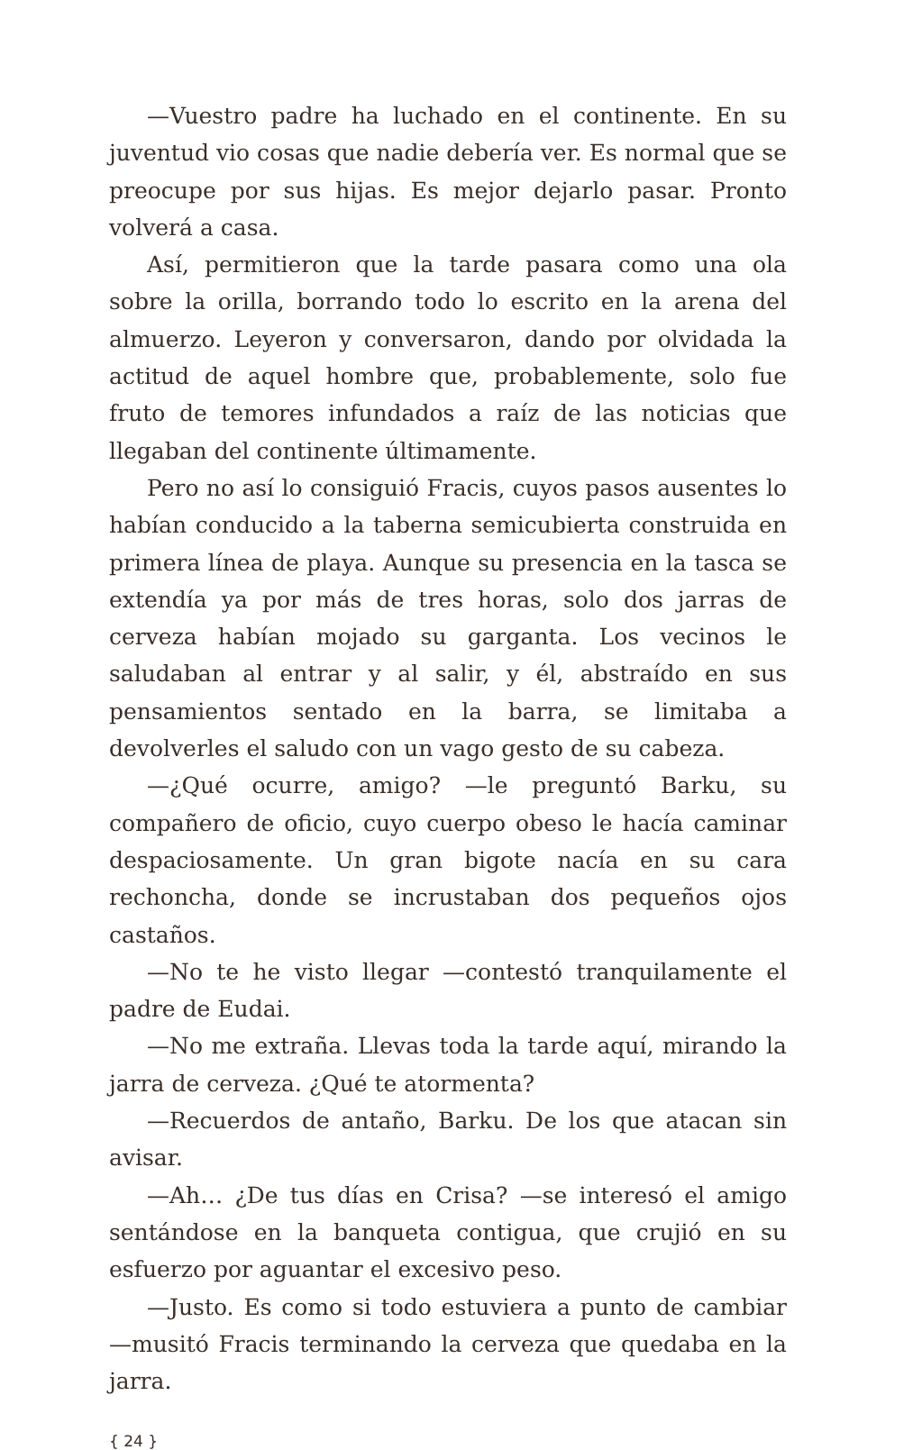—Vuestro padre ha luchado en el continente. En su juventud vio cosas que nadie debería ver. Es normal que se preocupe por sus hijas. Es mejor dejarlo pasar. Pronto volverá a casa.
Así, permitieron que la tarde pasara como una ola sobre la orilla, borrando todo lo escrito en la arena del almuerzo. Leyeron y conversaron, dando por olvidada la actitud de aquel hombre que, probablemente, solo fue fruto de temores infundados a raíz de las noticias que llegaban del continente últimamente.
Pero no así lo consiguió Fracis, cuyos pasos ausentes lo habían conducido a la taberna semicubierta construida en primera línea de playa. Aunque su presencia en la tasca se extendía ya por más de tres horas, solo dos jarras de cerveza habían mojado su garganta. Los vecinos le saludaban al entrar y al salir, y él, abstraído en sus pensamientos sentado en la barra, se limitaba a devolverles el saludo con un vago gesto de su cabeza.
—¿Qué ocurre, amigo? —le preguntó Barku, su compañero de oficio, cuyo cuerpo obeso le hacía caminar despaciosamente. Un gran bigote nacía en su cara rechoncha, donde se incrustaban dos pequeños ojos castaños.
—No te he visto llegar —contestó tranquilamente el padre de Eudai.
—No me extraña. Llevas toda la tarde aquí, mirando la jarra de cerveza. ¿Qué te atormenta?
—Recuerdos de antaño, Barku. De los que atacan sin avisar.
—Ah… ¿De tus días en Crisa? —se interesó el amigo sentándose en la banqueta contigua, que crujió en su esfuerzo por aguantar el excesivo peso.
—Justo. Es como si todo estuviera a punto de cambiar —musitó Fracis terminando la cerveza que quedaba en la jarra.
{ 24 }